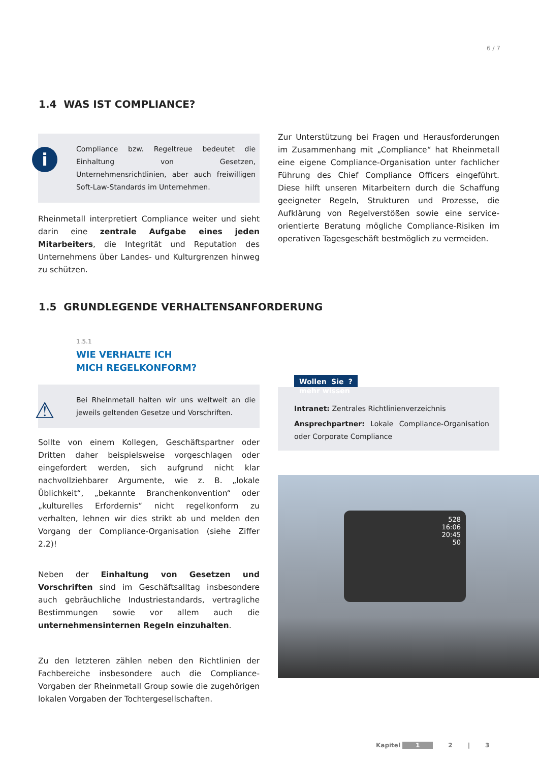6 / 7
1.4 WAS IST COMPLIANCE?
i
Compliance bzw. Regeltreue bedeutet die Einhaltung von Gesetzen, Unternehmensrichtlinien, aber auch freiwilligen Soft-Law-Standards im Unternehmen.
Rheinmetall interpretiert Compliance weiter und sieht darin eine zentrale Aufgabe eines jeden Mitarbeiters, die Integrität und Reputation des Unternehmens über Landes- und Kulturgrenzen hinweg zu schützen.
Zur Unterstützung bei Fragen und Herausforderungen im Zusammenhang mit „Compliance“ hat Rheinmetall eine eigene Compliance-Organisation unter fachlicher Führung des Chief Compliance Officers eingeführt. Diese hilft unseren Mitarbeitern durch die Schaffung geeigneter Regeln, Strukturen und Prozesse, die Aufklärung von Regelverstößen sowie eine service-orientierte Beratung mögliche Compliance-Risiken im operativen Tagesgeschäft bestmöglich zu vermeiden.
1.5 GRUNDLEGENDE VERHALTENSANFORDERUNG
1.5.1
WIE VERHALTE ICH
MICH REGELKONFORM?
⚠
Bei Rheinmetall halten wir uns weltweit an die jeweils geltenden Gesetze und Vorschriften.
Sollte von einem Kollegen, Geschäftspartner oder Dritten daher beispielsweise vorgeschlagen oder eingefordert werden, sich aufgrund nicht klar nachvollziehbarer Argumente, wie z. B. „lokale Üblichkeit“, „bekannte Branchenkonvention“ oder „kulturelles Erfordernis“ nicht regelkonform zu verhalten, lehnen wir dies strikt ab und melden den Vorgang der Compliance-Organisation (siehe Ziffer 2.2)!
Neben der Einhaltung von Gesetzen und Vorschriften sind im Geschäftsalltag insbesondere auch gebräuchliche Industriestandards, vertragliche Bestimmungen sowie vor allem auch die unternehmensinternen Regeln einzuhalten.
Zu den letzteren zählen neben den Richtlinien der Fachbereiche insbesondere auch die Compliance-Vorgaben der Rheinmetall Group sowie die zugehörigen lokalen Vorgaben der Tochtergesellschaften.
Wollen Sie ? mehr wissen
Intranet: Zentrales Richtlinienverzeichnis
Ansprechpartner: Lokale Compliance-Organisation oder Corporate Compliance
528
16:06
20:45
50
Kapitel 1 2 | 3